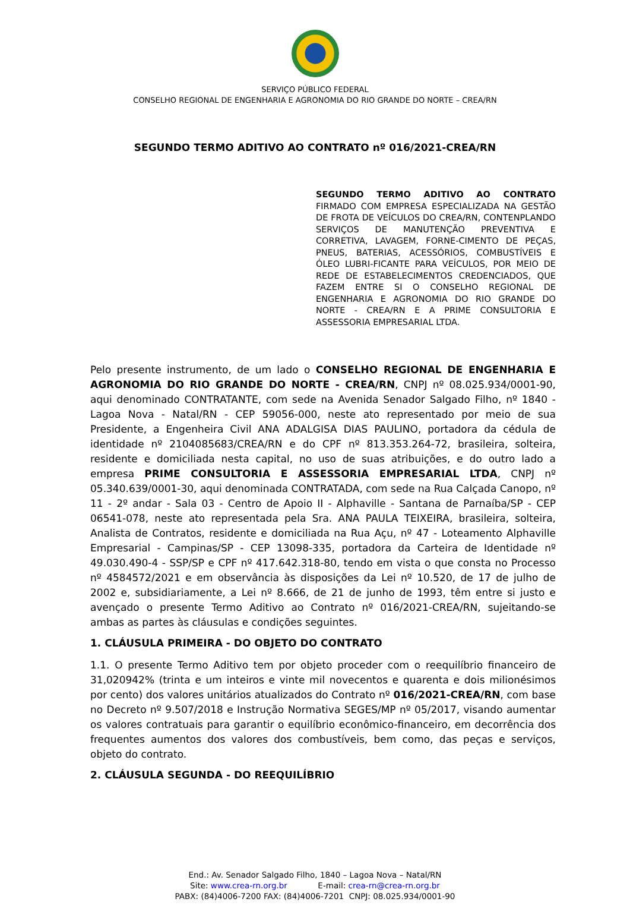SERVIÇO PÚBLICO FEDERAL
CONSELHO REGIONAL DE ENGENHARIA E AGRONOMIA DO RIO GRANDE DO NORTE – CREA/RN
SEGUNDO TERMO ADITIVO AO CONTRATO nº 016/2021-CREA/RN
SEGUNDO TERMO ADITIVO AO CONTRATO FIRMADO COM EMPRESA ESPECIALIZADA NA GESTÃO DE FROTA DE VEÍCULOS DO CREA/RN, CONTENPLANDO SERVIÇOS DE MANUTENÇÃO PREVENTIVA E CORRETIVA, LAVAGEM, FORNE-CIMENTO DE PEÇAS, PNEUS, BATERIAS, ACESSÓRIOS, COMBUSTÍVEIS E ÓLEO LUBRI-FICANTE PARA VEÍCULOS, POR MEIO DE REDE DE ESTABELECIMENTOS CREDENCIADOS, QUE FAZEM ENTRE SI O CONSELHO REGIONAL DE ENGENHARIA E AGRONOMIA DO RIO GRANDE DO NORTE - CREA/RN E A PRIME CONSULTORIA E ASSESSORIA EMPRESARIAL LTDA.
Pelo presente instrumento, de um lado o CONSELHO REGIONAL DE ENGENHARIA E AGRONOMIA DO RIO GRANDE DO NORTE - CREA/RN, CNPJ nº 08.025.934/0001-90, aqui denominado CONTRATANTE, com sede na Avenida Senador Salgado Filho, nº 1840 - Lagoa Nova - Natal/RN - CEP 59056-000, neste ato representado por meio de sua Presidente, a Engenheira Civil ANA ADALGISA DIAS PAULINO, portadora da cédula de identidade nº 2104085683/CREA/RN e do CPF nº 813.353.264-72, brasileira, solteira, residente e domiciliada nesta capital, no uso de suas atribuições, e do outro lado a empresa PRIME CONSULTORIA E ASSESSORIA EMPRESARIAL LTDA, CNPJ nº 05.340.639/0001-30, aqui denominada CONTRATADA, com sede na Rua Calçada Canopo, nº 11 - 2º andar - Sala 03 - Centro de Apoio II - Alphaville - Santana de Parnaíba/SP - CEP 06541-078, neste ato representada pela Sra. ANA PAULA TEIXEIRA, brasileira, solteira, Analista de Contratos, residente e domiciliada na Rua Açu, nº 47 - Loteamento Alphaville Empresarial - Campinas/SP - CEP 13098-335, portadora da Carteira de Identidade nº 49.030.490-4 - SSP/SP e CPF nº 417.642.318-80, tendo em vista o que consta no Processo nº 4584572/2021 e em observância às disposições da Lei nº 10.520, de 17 de julho de 2002 e, subsidiariamente, a Lei nº 8.666, de 21 de junho de 1993, têm entre si justo e avençado o presente Termo Aditivo ao Contrato nº 016/2021-CREA/RN, sujeitando-se ambas as partes às cláusulas e condições seguintes.
1. CLÁUSULA PRIMEIRA - DO OBJETO DO CONTRATO
1.1. O presente Termo Aditivo tem por objeto proceder com o reequilíbrio financeiro de 31,020942% (trinta e um inteiros e vinte mil novecentos e quarenta e dois milionésimos por cento) dos valores unitários atualizados do Contrato nº 016/2021-CREA/RN, com base no Decreto nº 9.507/2018 e Instrução Normativa SEGES/MP nº 05/2017, visando aumentar os valores contratuais para garantir o equilíbrio econômico-financeiro, em decorrência dos frequentes aumentos dos valores dos combustíveis, bem como, das peças e serviços, objeto do contrato.
2. CLÁUSULA SEGUNDA - DO REEQUILÍBRIO
End.: Av. Senador Salgado Filho, 1840 – Lagoa Nova – Natal/RN
Site: www.crea-rn.org.br E-mail: crea-rn@crea-rn.org.br
PABX: (84)4006-7200 FAX: (84)4006-7201 CNPJ: 08.025.934/0001-90